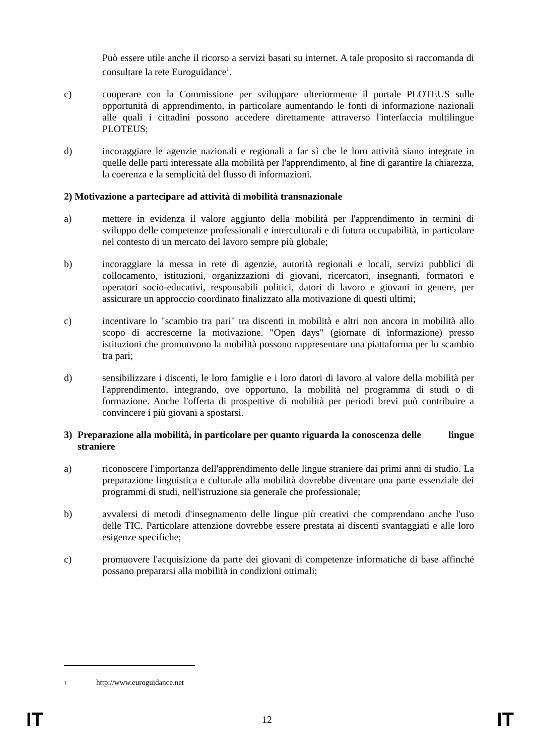Può essere utile anche il ricorso a servizi basati su internet. A tale proposito si raccomanda di consultare la rete Euroguidance<sup>1</sup>.
c) cooperare con la Commissione per sviluppare ulteriormente il portale PLOTEUS sulle opportunità di apprendimento, in particolare aumentando le fonti di informazione nazionali alle quali i cittadini possono accedere direttamente attraverso l'interfaccia multilingue PLOTEUS;
d) incoraggiare le agenzie nazionali e regionali a far sì che le loro attività siano integrate in quelle delle parti interessate alla mobilità per l'apprendimento, al fine di garantire la chiarezza, la coerenza e la semplicità del flusso di informazioni.
2) Motivazione a partecipare ad attività di mobilità transnazionale
a) mettere in evidenza il valore aggiunto della mobilità per l'apprendimento in termini di sviluppo delle competenze professionali e interculturali e di futura occupabilità, in particolare nel contesto di un mercato del lavoro sempre più globale;
b) incoraggiare la messa in rete di agenzie, autorità regionali e locali, servizi pubblici di collocamento, istituzioni, organizzazioni di giovani, ricercatori, insegnanti, formatori e operatori socio-educativi, responsabili politici, datori di lavoro e giovani in genere, per assicurare un approccio coordinato finalizzato alla motivazione di questi ultimi;
c) incentivare lo "scambio tra pari" tra discenti in mobilità e altri non ancora in mobilità allo scopo di accrescerne la motivazione. "Open days" (giornate di informazione) presso istituzioni che promuovono la mobilità possono rappresentare una piattaforma per lo scambio tra pari;
d) sensibilizzare i discenti, le loro famiglie e i loro datori di lavoro al valore della mobilità per l'apprendimento, integrando, ove opportuno, la mobilità nel programma di studi o di formazione. Anche l'offerta di prospettive di mobilità per periodi brevi può contribuire a convincere i più giovani a spostarsi.
3) Preparazione alla mobilità, in particolare per quanto riguarda la conoscenza delle lingue straniere
a) riconoscere l'importanza dell'apprendimento delle lingue straniere dai primi anni di studio. La preparazione linguistica e culturale alla mobilità dovrebbe diventare una parte essenziale dei programmi di studi, nell'istruzione sia generale che professionale;
b) avvalersi di metodi d'insegnamento delle lingue più creativi che comprendano anche l'uso delle TIC. Particolare attenzione dovrebbe essere prestata ai discenti svantaggiati e alle loro esigenze specifiche;
c) promuovere l'acquisizione da parte dei giovani di competenze informatiche di base affinché possano prepararsi alla mobilità in condizioni ottimali;
<sup>1</sup> http://www.euroguidance.net
IT 12 IT